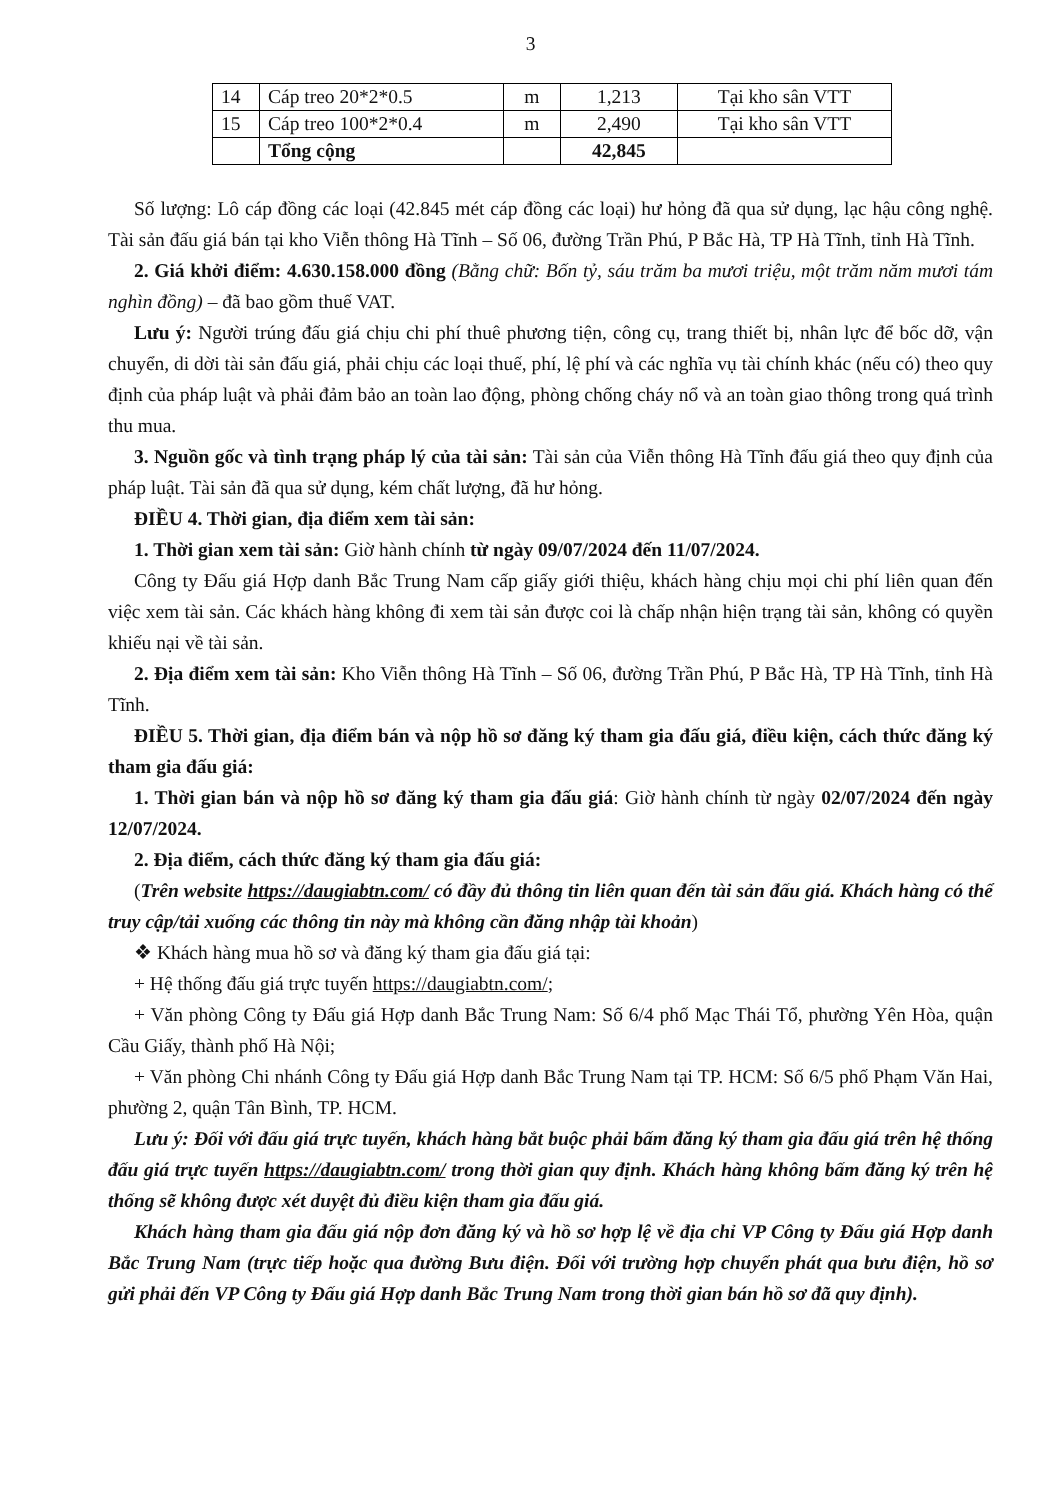3
| 14 | Cáp treo 20*2*0.5 | m | 1,213 | Tại kho sân VTT |
| 15 | Cáp treo 100*2*0.4 | m | 2,490 | Tại kho sân VTT |
| | Tổng cộng | | 42,845 | |
Số lượng: Lô cáp đồng các loại (42.845 mét cáp đồng các loại) hư hỏng đã qua sử dụng, lạc hậu công nghệ. Tài sản đấu giá bán tại kho Viễn thông Hà Tĩnh – Số 06, đường Trần Phú, P Bắc Hà, TP Hà Tĩnh, tỉnh Hà Tĩnh.
2. Giá khởi điểm: 4.630.158.000 đồng (Bằng chữ: Bốn tỷ, sáu trăm ba mươi triệu, một trăm năm mươi tám nghìn đồng) – đã bao gồm thuế VAT.
Lưu ý: Người trúng đấu giá chịu chi phí thuê phương tiện, công cụ, trang thiết bị, nhân lực để bốc dỡ, vận chuyển, di dời tài sản đấu giá, phải chịu các loại thuế, phí, lệ phí và các nghĩa vụ tài chính khác (nếu có) theo quy định của pháp luật và phải đảm bảo an toàn lao động, phòng chống cháy nổ và an toàn giao thông trong quá trình thu mua.
3. Nguồn gốc và tình trạng pháp lý của tài sản: Tài sản của Viễn thông Hà Tĩnh đấu giá theo quy định của pháp luật. Tài sản đã qua sử dụng, kém chất lượng, đã hư hỏng.
ĐIỀU 4. Thời gian, địa điểm xem tài sản:
1. Thời gian xem tài sản: Giờ hành chính từ ngày 09/07/2024 đến 11/07/2024.
Công ty Đấu giá Hợp danh Bắc Trung Nam cấp giấy giới thiệu, khách hàng chịu mọi chi phí liên quan đến việc xem tài sản. Các khách hàng không đi xem tài sản được coi là chấp nhận hiện trạng tài sản, không có quyền khiếu nại về tài sản.
2. Địa điểm xem tài sản: Kho Viễn thông Hà Tĩnh – Số 06, đường Trần Phú, P Bắc Hà, TP Hà Tĩnh, tỉnh Hà Tĩnh.
ĐIỀU 5. Thời gian, địa điểm bán và nộp hồ sơ đăng ký tham gia đấu giá, điều kiện, cách thức đăng ký tham gia đấu giá:
1. Thời gian bán và nộp hồ sơ đăng ký tham gia đấu giá: Giờ hành chính từ ngày 02/07/2024 đến ngày 12/07/2024.
2. Địa điểm, cách thức đăng ký tham gia đấu giá:
(Trên website https://daugiabtn.com/ có đầy đủ thông tin liên quan đến tài sản đấu giá. Khách hàng có thể truy cập/tải xuống các thông tin này mà không cần đăng nhập tài khoản)
❖ Khách hàng mua hồ sơ và đăng ký tham gia đấu giá tại:
+ Hệ thống đấu giá trực tuyến https://daugiabtn.com/;
+ Văn phòng Công ty Đấu giá Hợp danh Bắc Trung Nam: Số 6/4 phố Mạc Thái Tổ, phường Yên Hòa, quận Cầu Giấy, thành phố Hà Nội;
+ Văn phòng Chi nhánh Công ty Đấu giá Hợp danh Bắc Trung Nam tại TP. HCM: Số 6/5 phố Phạm Văn Hai, phường 2, quận Tân Bình, TP. HCM.
Lưu ý: Đối với đấu giá trực tuyến, khách hàng bắt buộc phải bấm đăng ký tham gia đấu giá trên hệ thống đấu giá trực tuyến https://daugiabtn.com/ trong thời gian quy định. Khách hàng không bấm đăng ký trên hệ thống sẽ không được xét duyệt đủ điều kiện tham gia đấu giá.
Khách hàng tham gia đấu giá nộp đơn đăng ký và hồ sơ hợp lệ về địa chỉ VP Công ty Đấu giá Hợp danh Bắc Trung Nam (trực tiếp hoặc qua đường Bưu điện. Đối với trường hợp chuyển phát qua bưu điện, hồ sơ gửi phải đến VP Công ty Đấu giá Hợp danh Bắc Trung Nam trong thời gian bán hồ sơ đã quy định).